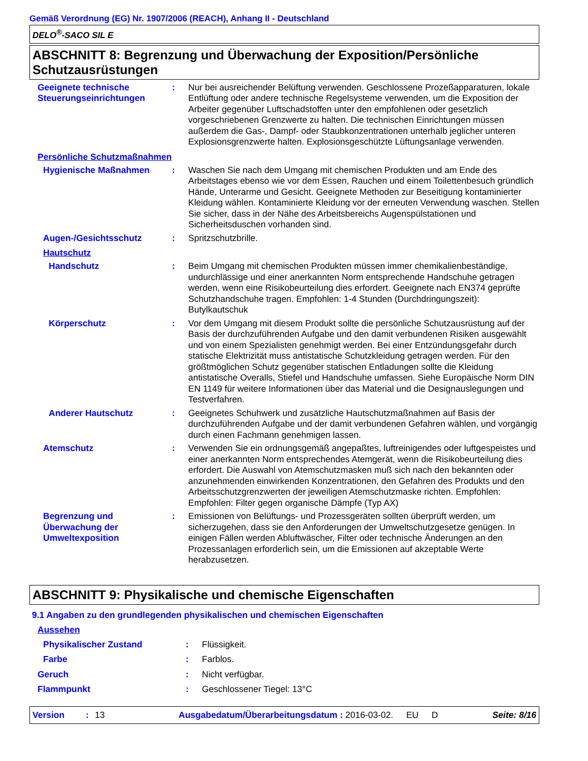Gemäß Verordnung (EG) Nr. 1907/2006 (REACH), Anhang II - Deutschland
DELO<sup>®</sup>-SACO SIL E
ABSCHNITT 8: Begrenzung und Überwachung der Exposition/Persönliche Schutzausrüstungen
Geeignete technische Steuerungseinrichtungen
: Nur bei ausreichender Belüftung verwenden. Geschlossene Prozeßapparaturen, lokale Entlüftung oder andere technische Regelsysteme verwenden, um die Exposition der Arbeiter gegenüber Luftschadstoffen unter den empfohlenen oder gesetzlich vorgeschriebenen Grenzwerte zu halten. Die technischen Einrichtungen müssen außerdem die Gas-, Dampf- oder Staubkonzentrationen unterhalb jeglicher unteren Explosionsgrenzwerte halten. Explosionsgeschützte Lüftungsanlage verwenden.
Persönliche Schutzmaßnahmen
Hygienische Maßnahmen : Waschen Sie nach dem Umgang mit chemischen Produkten und am Ende des Arbeitstages ebenso wie vor dem Essen, Rauchen und einem Toilettenbesuch gründlich Hände, Unterarme und Gesicht. Geeignete Methoden zur Beseitigung kontaminierter Kleidung wählen. Kontaminierte Kleidung vor der erneuten Verwendung waschen. Stellen Sie sicher, dass in der Nähe des Arbeitsbereichs Augenspülstationen und Sicherheitsduschen vorhanden sind.
Augen-/Gesichtsschutz : Spritzschutzbrille.
Hautschutz
Handschutz : Beim Umgang mit chemischen Produkten müssen immer chemikalienbeständige, undurchlässige und einer anerkannten Norm entsprechende Handschuhe getragen werden, wenn eine Risikobeurteilung dies erfordert. Geeignete nach EN374 geprüfte Schutzhandschuhe tragen. Empfohlen: 1-4 Stunden (Durchdringungszeit): Butylkautschuk
Körperschutz : Vor dem Umgang mit diesem Produkt sollte die persönliche Schutzausrüstung auf der Basis der durchzuführenden Aufgabe und den damit verbundenen Risiken ausgewählt und von einem Spezialisten genehmigt werden. Bei einer Entzündungsgefahr durch statische Elektrizität muss antistatische Schutzkleidung getragen werden. Für den größtmöglichen Schutz gegenüber statischen Entladungen sollte die Kleidung antistatische Overalls, Stiefel und Handschuhe umfassen. Siehe Europäische Norm DIN EN 1149 für weitere Informationen über das Material und die Designauslegungen und Testverfahren.
Anderer Hautschutz : Geeignetes Schuhwerk und zusätzliche Hautschutzmaßnahmen auf Basis der durchzuführenden Aufgabe und der damit verbundenen Gefahren wählen, und vorgängig durch einen Fachmann genehmigen lassen.
Atemschutz : Verwenden Sie ein ordnungsgemäß angepaßtes, luftreinigendes oder luftgespeistes und einer anerkannten Norm entsprechendes Atemgerät, wenn die Risikobeurteilung dies erfordert. Die Auswahl von Atemschutzmasken muß sich nach den bekannten oder anzunehmenden einwirkenden Konzentrationen, den Gefahren des Produkts und den Arbeitsschutzgrenzwerten der jeweiligen Atemschutzmaske richten. Empfohlen: Empfohlen: Filter gegen organische Dämpfe (Typ AX)
Begrenzung und Überwachung der Umweltexposition
: Emissionen von Belüftungs- und Prozessgeräten sollten überprüft werden, um sicherzugehen, dass sie den Anforderungen der Umweltschutzgesetze genügen. In einigen Fällen werden Abluftwäscher, Filter oder technische Änderungen an den Prozessanlagen erforderlich sein, um die Emissionen auf akzeptable Werte herabzusetzen.
ABSCHNITT 9: Physikalische und chemische Eigenschaften
9.1 Angaben zu den grundlegenden physikalischen und chemischen Eigenschaften
Aussehen
Physikalischer Zustand : Flüssigkeit.
Farbe : Farblos.
Geruch : Nicht verfügbar.
Flammpunkt : Geschlossener Tiegel: 13°C
Version: 13 Ausgabedatum/Überarbeitungsdatum : 2016-03-02. EU D Seite: 8/16